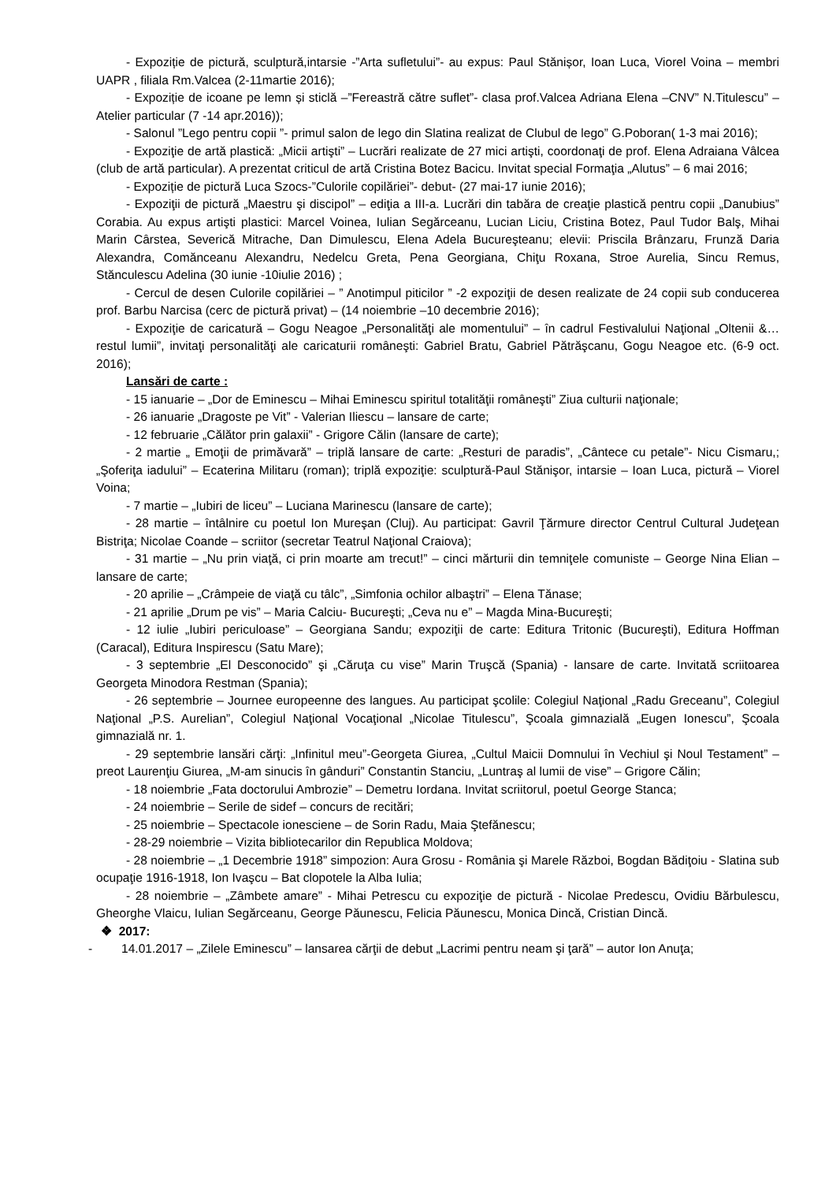- Expoziție de pictură, sculptură,intarsie -”Arta sufletului”- au expus: Paul Stănișor, Ioan Luca, Viorel Voina – membri UAPR , filiala Rm.Valcea (2-11martie 2016);
- Expoziție de icoane pe lemn și sticlă –”Fereastră către suflet”- clasa prof.Valcea Adriana Elena –CNV” N.Titulescu” – Atelier particular (7 -14 apr.2016));
- Salonul ”Lego pentru copii ”- primul salon de lego din Slatina realizat de Clubul de lego” G.Poboran( 1-3 mai 2016);
- Expoziţie de artă plastică: „Micii artişti” – Lucrări realizate de 27 mici artişti, coordonaţi de prof. Elena Adraiana Vâlcea (club de artă particular). A prezentat criticul de artă Cristina Botez Bacicu. Invitat special Formaţia „Alutus” – 6 mai 2016;
- Expoziție de pictură Luca Szocs-”Culorile copilăriei”- debut- (27 mai-17 iunie 2016);
- Expoziţii de pictură „Maestru şi discipol” – ediţia a III-a. Lucrări din tabăra de creaţie plastică pentru copii „Danubius” Corabia. Au expus artişti plastici: Marcel Voinea, Iulian Segărceanu, Lucian Liciu, Cristina Botez, Paul Tudor Balş, Mihai Marin Cârstea, Severică Mitrache, Dan Dimulescu, Elena Adela Bucureşteanu; elevii: Priscila Brânzaru, Frunză Daria Alexandra, Comănceanu Alexandru, Nedelcu Greta, Pena Georgiana, Chiţu Roxana, Stroe Aurelia, Sincu Remus, Stănculescu Adelina (30 iunie -10iulie 2016) ;
- Cercul de desen Culorile copilăriei – ” Anotimpul piticilor ” -2 expoziţii de desen realizate de 24 copii sub conducerea prof. Barbu Narcisa (cerc de pictură privat) – (14 noiembrie –10 decembrie 2016);
- Expoziţie de caricatură – Gogu Neagoe „Personalităţi ale momentului” – în cadrul Festivalului Naţional „Oltenii &…restul lumii”, invitaţi personalităţi ale caricaturii româneşti: Gabriel Bratu, Gabriel Pătrăşcanu, Gogu Neagoe etc. (6-9 oct. 2016);
Lansări de carte :
- 15 ianuarie – „Dor de Eminescu – Mihai Eminescu spiritul totalităţii româneşti” Ziua culturii naţionale;
- 26 ianuarie „Dragoste pe Vit” - Valerian Iliescu – lansare de carte;
- 12 februarie „Călător prin galaxii” - Grigore Călin (lansare de carte);
- 2 martie „ Emoţii de primăvară” – triplă lansare de carte: „Resturi de paradis”, „Cântece cu petale”- Nicu Cismaru,; „Şoferiţa iadului” – Ecaterina Militaru (roman); triplă expoziţie: sculptură-Paul Stănişor, intarsie – Ioan Luca, pictură – Viorel Voina;
- 7 martie – „Iubiri de liceu” – Luciana Marinescu (lansare de carte);
- 28 martie – întâlnire cu poetul Ion Mureşan (Cluj). Au participat: Gavril Ţărmure director Centrul Cultural Judeţean Bistriţa; Nicolae Coande – scriitor (secretar Teatrul Naţional Craiova);
- 31 martie – „Nu prin viaţă, ci prin moarte am trecut!” – cinci mărturii din temniţele comuniste – George Nina Elian – lansare de carte;
- 20 aprilie – „Crâmpeie de viaţă cu tâlc”, „Simfonia ochilor albaştri” – Elena Tănase;
- 21 aprilie „Drum pe vis” – Maria Calciu- Bucureşti; „Ceva nu e” – Magda Mina-Bucureşti;
- 12 iulie „Iubiri periculoase” – Georgiana Sandu; expoziţii de carte: Editura Tritonic (Bucureşti), Editura Hoffman (Caracal), Editura Inspirescu (Satu Mare);
- 3 septembrie „El Desconocido” şi „Căruţa cu vise” Marin Truşcă (Spania) - lansare de carte. Invitată scriitoarea Georgeta Minodora Restman (Spania);
- 26 septembrie – Journee europeenne des langues. Au participat şcolile: Colegiul Naţional „Radu Greceanu”, Colegiul Naţional „P.S. Aurelian”, Colegiul Naţional Vocaţional „Nicolae Titulescu”, Şcoala gimnazială „Eugen Ionescu”, Şcoala gimnazială nr. 1.
- 29 septembrie lansări cărţi: „Infinitul meu”-Georgeta Giurea, „Cultul Maicii Domnului în Vechiul şi Noul Testament” – preot Laurenţiu Giurea, „M-am sinucis în gânduri” Constantin Stanciu, „Luntraş al lumii de vise” – Grigore Călin;
- 18 noiembrie „Fata doctorului Ambrozie” – Demetru Iordana. Invitat scriitorul, poetul George Stanca;
- 24 noiembrie – Serile de sidef – concurs de recitări;
- 25 noiembrie – Spectacole ionesciene – de Sorin Radu, Maia Ştefănescu;
- 28-29 noiembrie – Vizita bibliotecarilor din Republica Moldova;
- 28 noiembrie – „1 Decembrie 1918” simpozion: Aura Grosu - România şi Marele Război, Bogdan Bădiţoiu - Slatina sub ocupaţie 1916-1918, Ion Ivaşcu – Bat clopotele la Alba Iulia;
- 28 noiembrie – „Zâmbete amare” - Mihai Petrescu cu expoziţie de pictură - Nicolae Predescu, Ovidiu Bărbulescu, Gheorghe Vlaicu, Iulian Segărceanu, George Păunescu, Felicia Păunescu, Monica Dincă, Cristian Dincă.
❖ 2017:
- 14.01.2017 – „Zilele Eminescu” – lansarea cărţii de debut „Lacrimi pentru neam şi ţară” – autor Ion Anuţa;